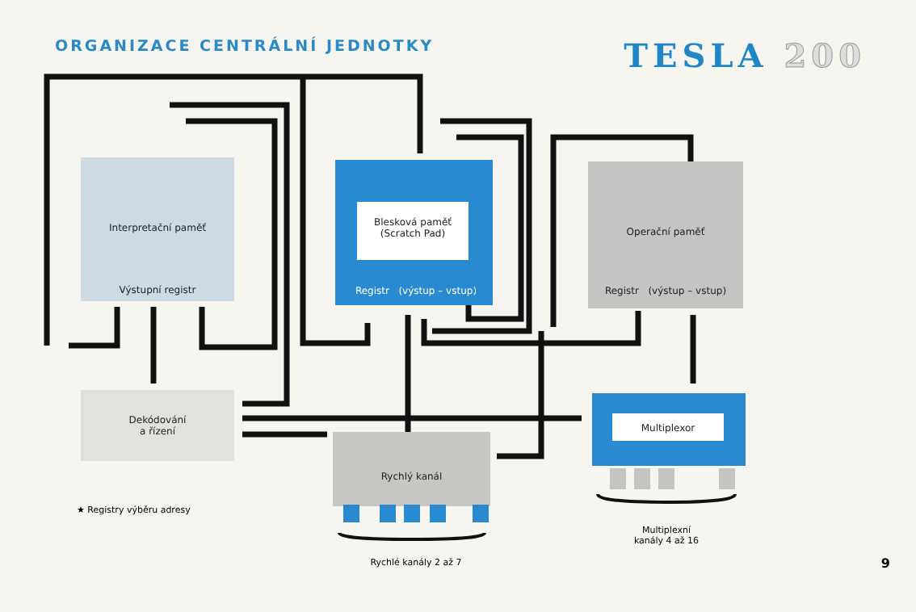ORGANIZACE CENTRÁLNÍ JEDNOTKY
TESLA 200
Interpretační paměť
Výstupní registr
Blesková paměť
(Scratch Pad)
Registr (výstup – vstup)
Operační paměť
Registr (výstup – vstup)
Dekódování
a řízení
Rychlý kanál
Multiplexor
★ Registry výběru adresy
Rychlé kanály 2 až 7
Multiplexní
kanály 4 až 16
9